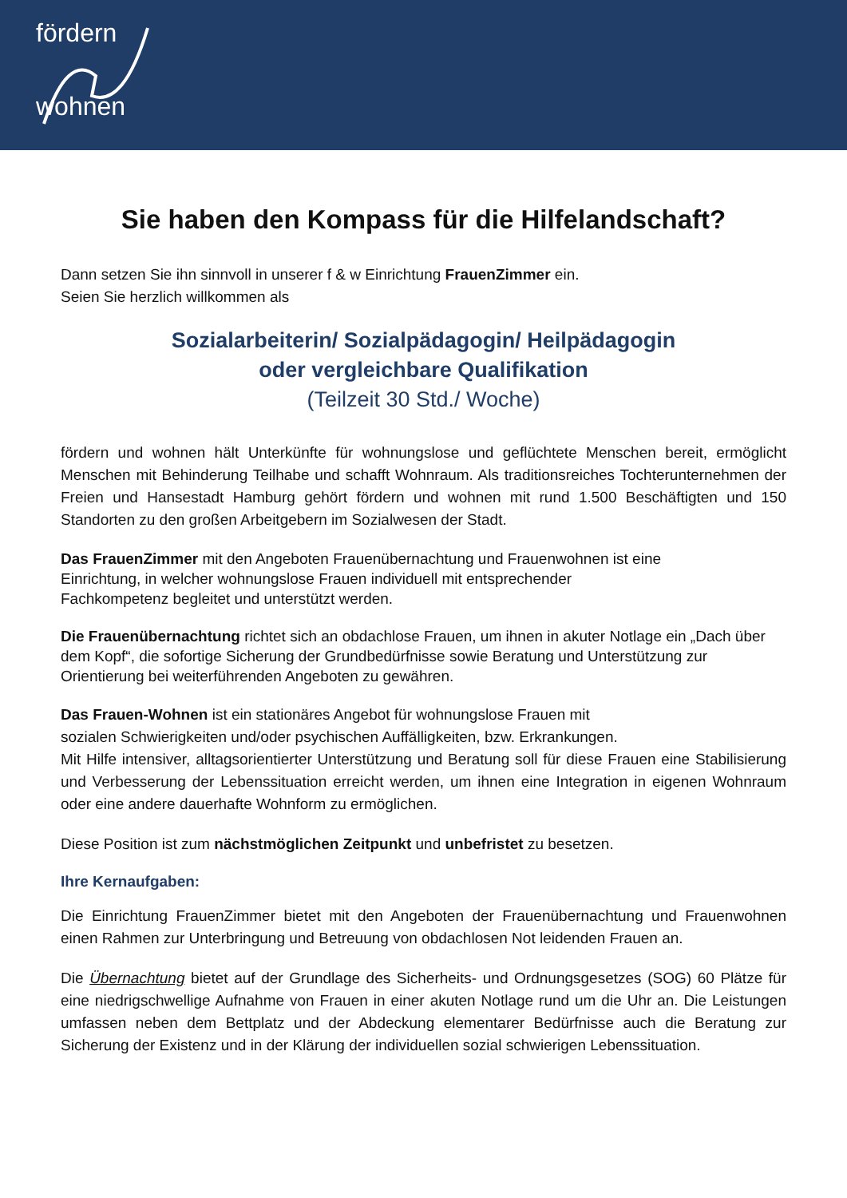fördern
wohnen
Sie haben den Kompass für die Hilfelandschaft?
Dann setzen Sie ihn sinnvoll in unserer f & w Einrichtung FrauenZimmer ein.
Seien Sie herzlich willkommen als
Sozialarbeiterin/ Sozialpädagogin/ Heilpädagogin
oder vergleichbare Qualifikation
(Teilzeit 30 Std./ Woche)
fördern und wohnen hält Unterkünfte für wohnungslose und geflüchtete Menschen bereit, ermöglicht Menschen mit Behinderung Teilhabe und schafft Wohnraum. Als traditionsreiches Tochterunternehmen der Freien und Hansestadt Hamburg gehört fördern und wohnen mit rund 1.500 Beschäftigten und 150 Standorten zu den großen Arbeitgebern im Sozialwesen der Stadt.
Das FrauenZimmer mit den Angeboten Frauenübernachtung und Frauenwohnen ist eine
Einrichtung, in welcher wohnungslose Frauen individuell mit entsprechender
Fachkompetenz begleitet und unterstützt werden.
Die Frauenübernachtung richtet sich an obdachlose Frauen, um ihnen in akuter Notlage ein „Dach über dem Kopf“, die sofortige Sicherung der Grundbedürfnisse sowie Beratung und Unterstützung zur Orientierung bei weiterführenden Angeboten zu gewähren.
Das Frauen-Wohnen ist ein stationäres Angebot für wohnungslose Frauen mit
sozialen Schwierigkeiten und/oder psychischen Auffälligkeiten, bzw. Erkrankungen.
Mit Hilfe intensiver, alltagsorientierter Unterstützung und Beratung soll für diese Frauen eine Stabilisierung und Verbesserung der Lebenssituation erreicht werden, um ihnen eine Integration in eigenen Wohnraum oder eine andere dauerhafte Wohnform zu ermöglichen.
Diese Position ist zum nächstmöglichen Zeitpunkt und unbefristet zu besetzen.
Ihre Kernaufgaben:
Die Einrichtung FrauenZimmer bietet mit den Angeboten der Frauenübernachtung und Frauenwohnen einen Rahmen zur Unterbringung und Betreuung von obdachlosen Not leidenden Frauen an.
Die Übernachtung bietet auf der Grundlage des Sicherheits- und Ordnungsgesetzes (SOG) 60 Plätze für eine niedrigschwellige Aufnahme von Frauen in einer akuten Notlage rund um die Uhr an. Die Leistungen umfassen neben dem Bettplatz und der Abdeckung elementarer Bedürfnisse auch die Beratung zur Sicherung der Existenz und in der Klärung der individuellen sozial schwierigen Lebenssituation.